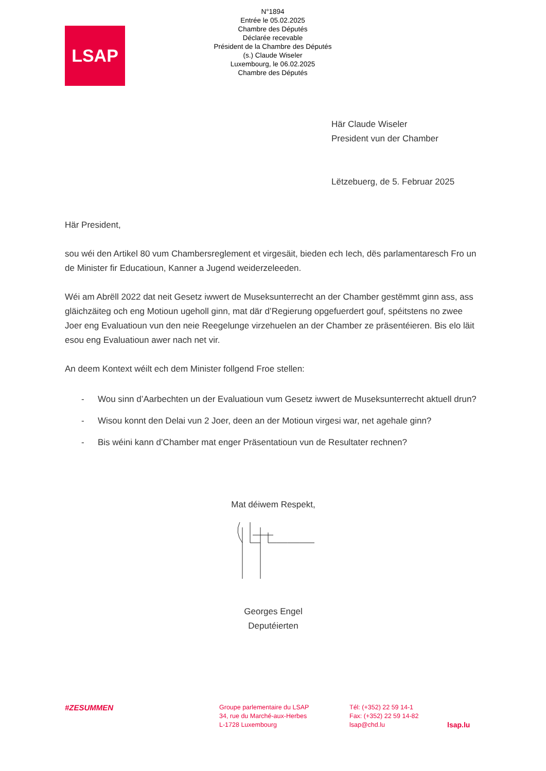N°1894
Entrée le 05.02.2025
Chambre des Députés
Déclarée recevable
Président de la Chambre des Députés
(s.) Claude Wiseler
Luxembourg, le 06.02.2025
Chambre des Députés
LSAP
Här Claude Wiseler
President vun der Chamber
Lëtzebuerg, de 5. Februar 2025
Här President,
sou wéi den Artikel 80 vum Chambersreglement et virgesäit, bieden ech Iech, dës parlamentaresch Fro un de Minister fir Educatioun, Kanner a Jugend weiderzeleeden.
Wéi am Abrëll 2022 dat neit Gesetz iwwert de Museksunterrecht an der Chamber gestëmmt ginn ass, ass gläichzäiteg och eng Motioun ugeholl ginn, mat där d’Regierung opgefuerdert gouf, spéitstens no zwee Joer eng Evaluatioun vun den neie Reegelunge virzehuelen an der Chamber ze präsentéieren. Bis elo läit esou eng Evaluatioun awer nach net vir.
An deem Kontext wéilt ech dem Minister follgend Froe stellen:
- Wou sinn d’Aarbechten un der Evaluatioun vum Gesetz iwwert de Museksunterrecht aktuell drun?
- Wisou konnt den Delai vun 2 Joer, deen an der Motioun virgesi war, net agehale ginn?
- Bis wéini kann d’Chamber mat enger Präsentatioun vun de Resultater rechnen?
Mat déiwem Respekt,
Georges Engel
Deputéierten
#ZESUMMEN
Groupe parlementaire du LSAP
34, rue du Marché-aux-Herbes
L-1728 Luxembourg
Tél: (+352) 22 59 14-1
Fax: (+352) 22 59 14-82
lsap@chd.lu
lsap.lu